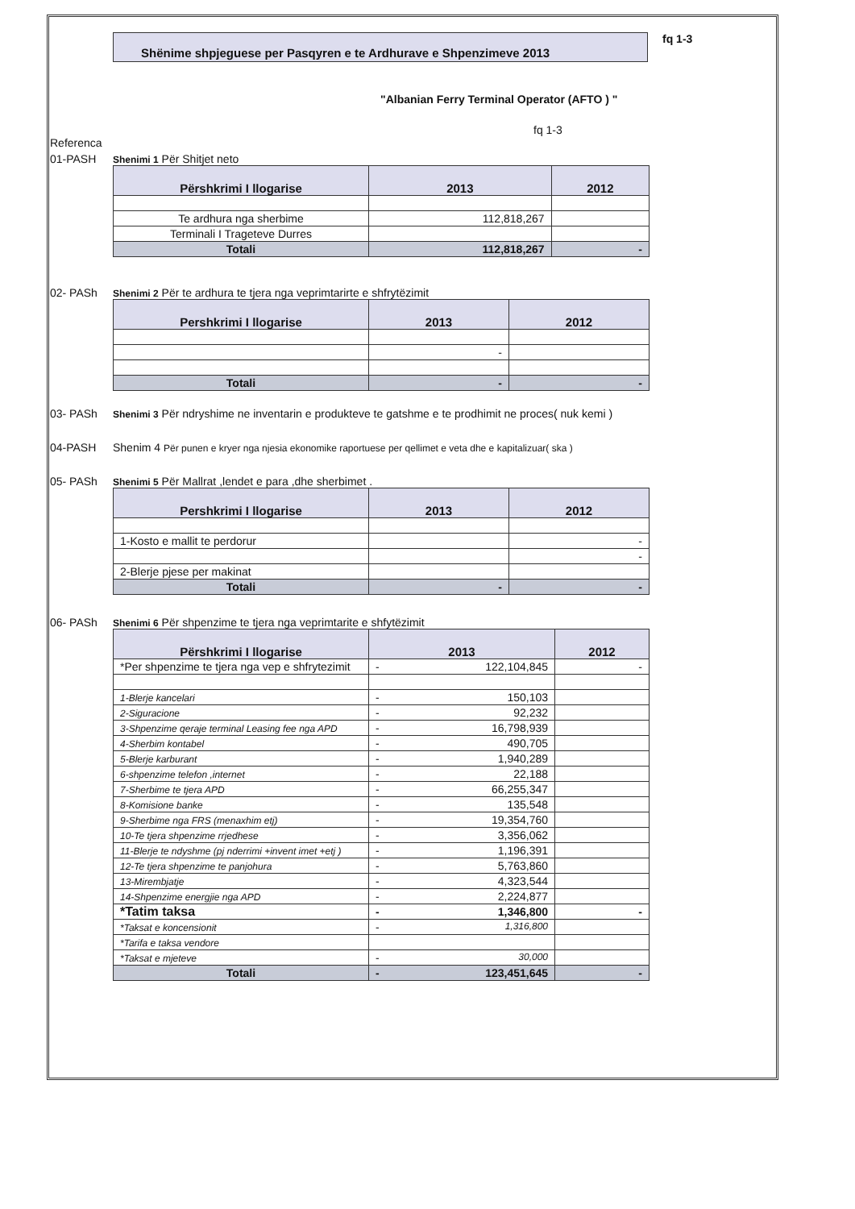Shënime shpjeguese per Pasqyren e te Ardhurave e Shpenzimeve 2013
fq 1-3
"Albanian Ferry Terminal Operator (AFTO ) "
fq 1-3
Referenca
01-PASH
Shenimi 1 Për Shitjet neto
| Përshkrimi I llogarise | 2013 | 2012 |
| --- | --- | --- |
| Te ardhura nga sherbime | 112,818,267 | |
| Terminali I Trageteve Durres | | |
| Totali | 112,818,267 | - |
02- PASh
Shenimi 2 Për te ardhura te tjera nga veprimtarirte e shfrytëzimit
| Pershkrimi I llogarise | 2013 | 2012 |
| --- | --- | --- |
| | - | |
| Totali | - | - |
03- PASh
Shenimi 3 Për ndryshime ne inventarin e produkteve te gatshme e te prodhimit ne proces( nuk kemi )
04-PASH Shenim 4 Për punen e kryer nga njesia ekonomike raportuese per qellimet e veta dhe e kapitalizuar( ska )
05- PASh
Shenimi 5 Për Mallrat ,lendet e para ,dhe sherbimet .
| Pershkrimi I llogarise | 2013 | 2012 |
| --- | --- | --- |
| 1-Kosto e mallit te perdorur | | - |
| | | - |
| 2-Blerje pjese per makinat | | |
| Totali | - | - |
06- PASh
Shenimi 6 Për shpenzime te tjera nga veprimtarite e shfytëzimit
| Përshkrimi I llogarise | 2013 | 2012 |
| --- | --- | --- |
| *Per shpenzime te tjera nga vep e shfrytezimit | - 122,104,845 | - |
| 1-Blerje kancelari | - 150,103 | |
| 2-Siguracione | - 92,232 | |
| 3-Shpenzime qeraje terminal Leasing fee nga APD | - 16,798,939 | |
| 4-Sherbim kontabel | - 490,705 | |
| 5-Blerje karburant | - 1,940,289 | |
| 6-shpenzime telefon ,internet | - 22,188 | |
| 7-Sherbime te tjera APD | - 66,255,347 | |
| 8-Komisione banke | - 135,548 | |
| 9-Sherbime nga FRS (menaxhim etj) | - 19,354,760 | |
| 10-Te tjera shpenzime rrjedhese | - 3,356,062 | |
| 11-Blerje te ndyshme (pj nderrimi +invent imet +etj ) | - 1,196,391 | |
| 12-Te tjera shpenzime te panjohura | - 5,763,860 | |
| 13-Mirembjatje | - 4,323,544 | |
| 14-Shpenzime energjie nga APD | - 2,224,877 | |
| *Tatim taksa | - 1,346,800 | - |
| *Taksat e koncensionit | - 1,316,800 | |
| *Tarifa e taksa vendore | | |
| *Taksat e mjeteve | - 30,000 | |
| Totali | - 123,451,645 | - |